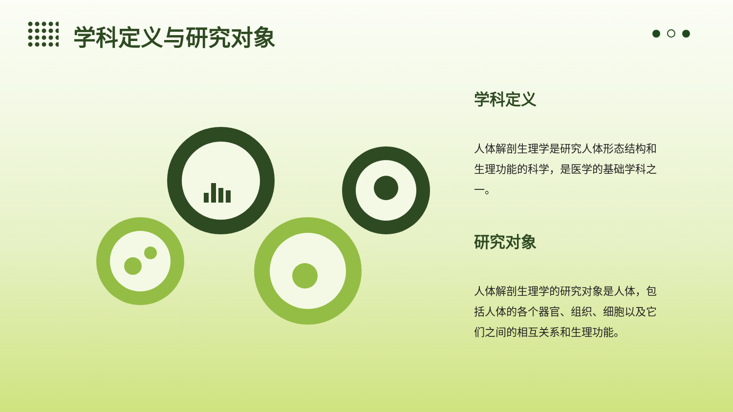学科定义与研究对象
学科定义
人体解剖生理学是研究人体形态结构和生理功能的科学，是医学的基础学科之一。
研究对象
人体解剖生理学的研究对象是人体，包括人体的各个器官、组织、细胞以及它们之间的相互关系和生理功能。